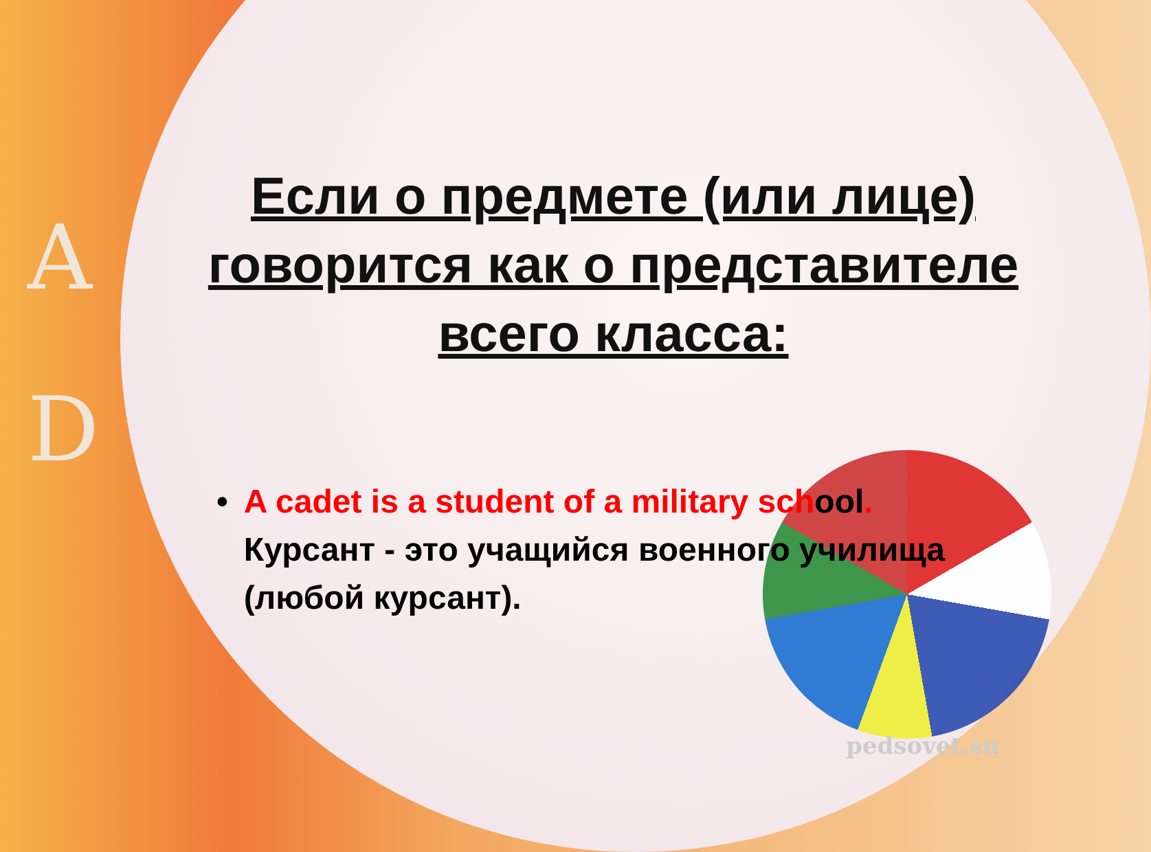A
D
Если о предмете (или лице) говорится как о представителе всего класса:
• A cadet is a student of a military school.
Курсант - это учащийся военного училища (любой курсант).
pedsovet.su